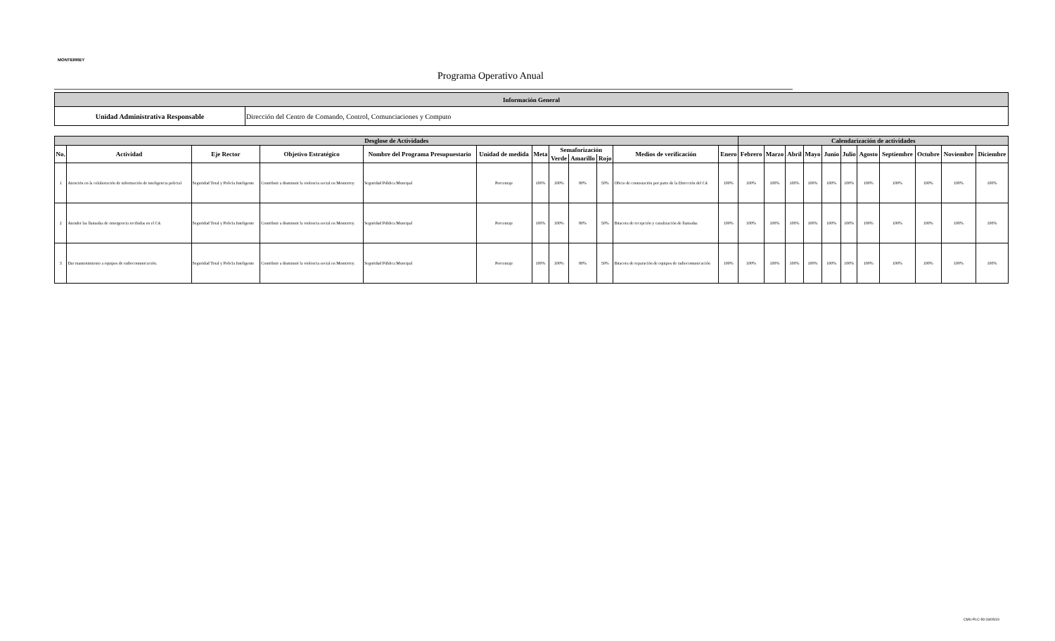MONTERREY
Programa Operativo Anual
| Información General | |
| Unidad Administrativa Responsable | Dirección del Centro de Comando, Control, Comunciaciones y Computo |
| Desglose de Actividades | | | | | | | | | | | | Calendarización de actividades | | | | | | | | | | |
| --- | --- | --- | --- | --- | --- | --- | --- | --- | --- | --- | --- | --- | --- | --- | --- | --- | --- | --- | --- | --- | --- | --- |
| No. | Actividad | Eje Rector | Objetivo Estratégico | Nombre del Programa Presupuestario | Unidad de medida | Meta | Semaforización | | | Medios de verificación | Enero | Febrero | Marzo | Abril | Mayo | Junio | Julio | Agosto | Septiembre | Octubre | Noviembre | Diciembre |
| | | | | | | | Verde | Amarillo | Rojo | | | | | | | | | | | | | |
| 1 | Atención en la colaboración de información de inteligencia policial | Seguridad Total y Policía Inteligente | Contribuir a disminuir la violencia social en Monterrey. | Seguridad Pública Muncipal | Porcentaje | 100% | 100% | 80% | 50% | Oficio de contestación por parte de la Dirección del C4 | 100% | 100% | 100% | 100% | 100% | 100% | 100% | 100% | 100% | 100% | 100% | 100% |
| 2 | Atender las llamadas de emergencia recibidas en el C4. | Seguridad Total y Policía Inteligente | Contribuir a disminuir la violencia social en Monterrey. | Seguridad Pública Muncipal | Porcentaje | 100% | 100% | 80% | 50% | Bitacora de recepción y canalización de llamadas | 100% | 100% | 100% | 100% | 100% | 100% | 100% | 100% | 100% | 100% | 100% | 100% |
| 3 | Dar mantenimiento a equipos de radiocomunicación. | Seguridad Total y Policía Inteligente | Contribuir a disminuir la violencia social en Monterrey. | Seguridad Pública Muncipal | Porcentaje | 100% | 100% | 80% | 50% | Bitacora de reparación de equipos de radiocomunicación | 100% | 100% | 100% | 100% | 100% | 100% | 100% | 100% | 100% | 100% | 100% | 100% |
CMU-PLC-59 03/05/19